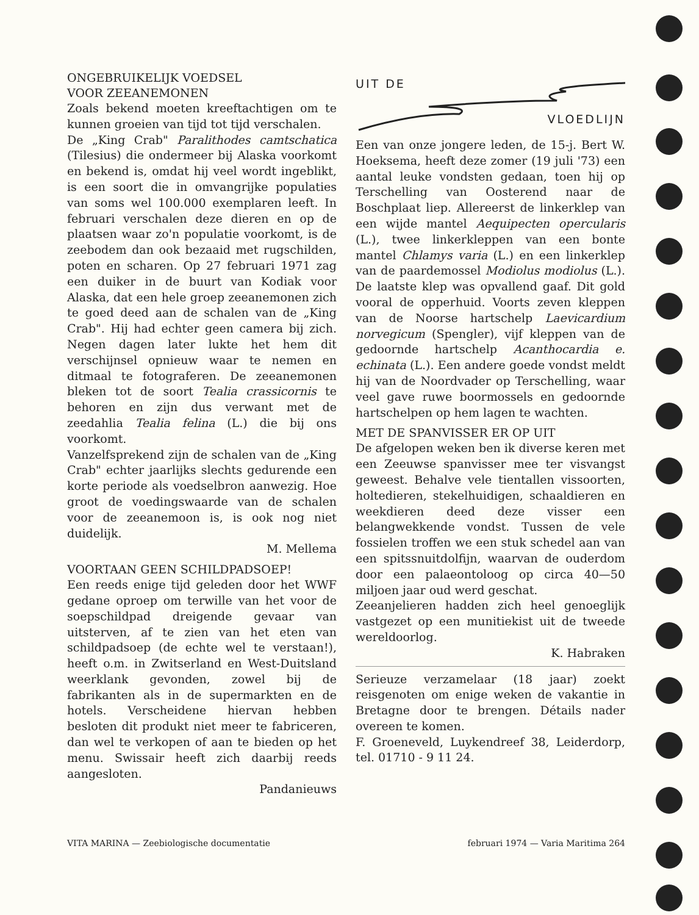ONGEBRUIKELIJK VOEDSEL
VOOR ZEEANEMONEN
Zoals bekend moeten kreeftachtigen om te kunnen groeien van tijd tot tijd verschalen.
De „King Crab" Paralithodes camtschatica (Tilesius) die ondermeer bij Alaska voorkomt en bekend is, omdat hij veel wordt ingeblikt, is een soort die in omvangrijke populaties van soms wel 100.000 exemplaren leeft. In februari verschalen deze dieren en op de plaatsen waar zo'n populatie voorkomt, is de zeebodem dan ook bezaaid met rugschilden, poten en scharen. Op 27 februari 1971 zag een duiker in de buurt van Kodiak voor Alaska, dat een hele groep zeeanemonen zich te goed deed aan de schalen van de „King Crab". Hij had echter geen camera bij zich. Negen dagen later lukte het hem dit verschijnsel opnieuw waar te nemen en ditmaal te fotograferen. De zeeanemonen bleken tot de soort Tealia crassicornis te behoren en zijn dus verwant met de zeedahlia Tealia felina (L.) die bij ons voorkomt.
Vanzelfsprekend zijn de schalen van de „King Crab" echter jaarlijks slechts gedurende een korte periode als voedselbron aanwezig. Hoe groot de voedingswaarde van de schalen voor de zeeanemoon is, is ook nog niet duidelijk.
M. Mellema
VOORTAAN GEEN SCHILDPADSOEP!
Een reeds enige tijd geleden door het WWF gedane oproep om terwille van het voor de soepschildpad dreigende gevaar van uitsterven, af te zien van het eten van schildpadsoep (de echte wel te verstaan!), heeft o.m. in Zwitserland en West-Duitsland weerklank gevonden, zowel bij de fabrikanten als in de supermarkten en de hotels. Verscheidene hiervan hebben besloten dit produkt niet meer te fabriceren, dan wel te verkopen of aan te bieden op het menu. Swissair heeft zich daarbij reeds aangesloten.
Pandanieuws
UIT DE
VLOEDLIJN
Een van onze jongere leden, de 15-j. Bert W. Hoeksema, heeft deze zomer (19 juli '73) een aantal leuke vondsten gedaan, toen hij op Terschelling van Oosterend naar de Boschplaat liep. Allereerst de linkerklep van een wijde mantel Aequipecten opercularis (L.), twee linkerkleppen van een bonte mantel Chlamys varia (L.) en een linkerklep van de paardemossel Modiolus modiolus (L.). De laatste klep was opvallend gaaf. Dit gold vooral de opperhuid. Voorts zeven kleppen van de Noorse hartschelp Laevicardium norvegicum (Spengler), vijf kleppen van de gedoornde hartschelp Acanthocardia e. echinata (L.). Een andere goede vondst meldt hij van de Noordvader op Terschelling, waar veel gave ruwe boormossels en gedoornde hartschelpen op hem lagen te wachten.
MET DE SPANVISSER ER OP UIT
De afgelopen weken ben ik diverse keren met een Zeeuwse spanvisser mee ter visvangst geweest. Behalve vele tientallen vissoorten, holtedieren, stekelhuidigen, schaaldieren en weekdieren deed deze visser een belangwekkende vondst. Tussen de vele fossielen troffen we een stuk schedel aan van een spitssnuitdolfijn, waarvan de ouderdom door een palaeontoloog op circa 40—50 miljoen jaar oud werd geschat.
Zeeanjelieren hadden zich heel genoeglijk vastgezet op een munitiekist uit de tweede wereldoorlog.
K. Habraken
Serieuze verzamelaar (18 jaar) zoekt reisgenoten om enige weken de vakantie in Bretagne door te brengen. Détails nader overeen te komen.
F. Groeneveld, Luykendreef 38, Leiderdorp, tel. 01710 - 9 11 24.
VITA MARINA — Zeebiologische documentatie februari 1974 — Varia Maritima 264